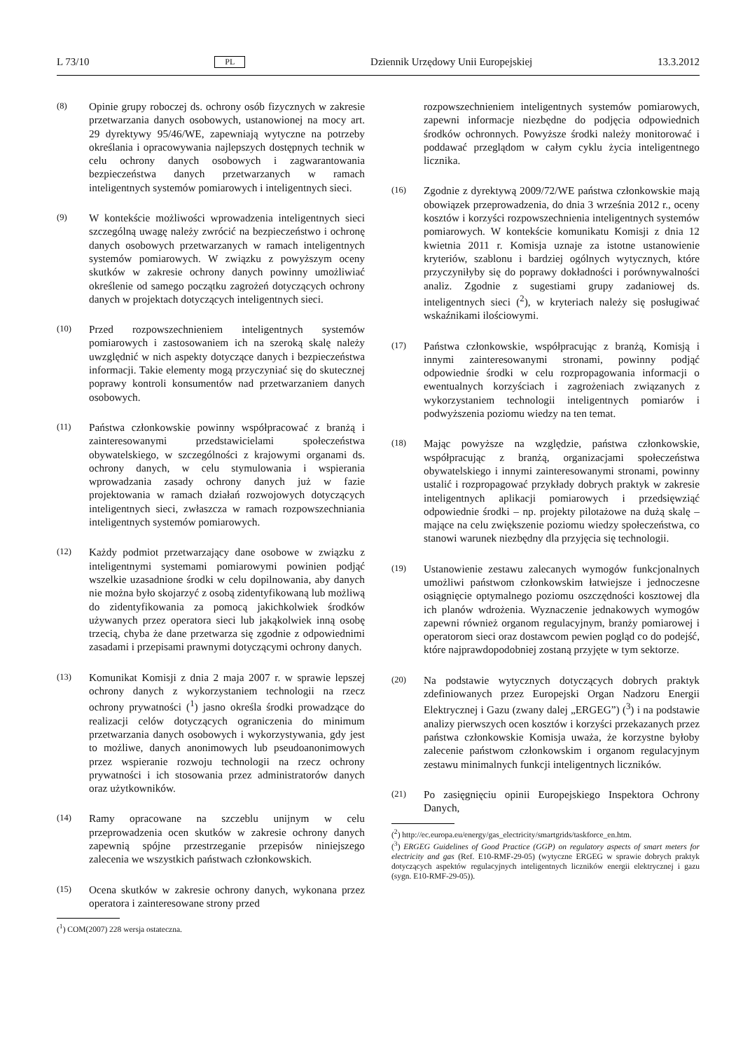L 73/10 PL Dziennik Urzędowy Unii Europejskiej 13.3.2012
(8)
Opinie grupy roboczej ds. ochrony osób fizycznych w zakresie przetwarzania danych osobowych, ustanowionej na mocy art. 29 dyrektywy 95/46/WE, zapewniają wytyczne na potrzeby określania i opracowywania najlepszych dostępnych technik w celu ochrony danych osobowych i zagwarantowania bezpieczeństwa danych przetwarzanych w ramach inteligentnych systemów pomiarowych i inteligentnych sieci.
(9)
W kontekście możliwości wprowadzenia inteligentnych sieci szczególną uwagę należy zwrócić na bezpieczeństwo i ochronę danych osobowych przetwarzanych w ramach inteligentnych systemów pomiarowych. W związku z powyższym oceny skutków w zakresie ochrony danych powinny umożliwiać określenie od samego początku zagrożeń dotyczących ochrony danych w projektach dotyczących inteligentnych sieci.
(10)
Przed rozpowszechnieniem inteligentnych systemów pomiarowych i zastosowaniem ich na szeroką skalę należy uwzględnić w nich aspekty dotyczące danych i bezpieczeństwa informacji. Takie elementy mogą przyczyniać się do skutecznej poprawy kontroli konsumentów nad przetwarzaniem danych osobowych.
(11)
Państwa członkowskie powinny współpracować z branżą i zainteresowanymi przedstawicielami społeczeństwa obywatelskiego, w szczególności z krajowymi organami ds. ochrony danych, w celu stymulowania i wspierania wprowadzania zasady ochrony danych już w fazie projektowania w ramach działań rozwojowych dotyczących inteligentnych sieci, zwłaszcza w ramach rozpowszechniania inteligentnych systemów pomiarowych.
(12)
Każdy podmiot przetwarzający dane osobowe w związku z inteligentnymi systemami pomiarowymi powinien podjąć wszelkie uzasadnione środki w celu dopilnowania, aby danych nie można było skojarzyć z osobą zidentyfikowaną lub możliwą do zidentyfikowania za pomocą jakichkolwiek środków używanych przez operatora sieci lub jakąkolwiek inną osobę trzecią, chyba że dane przetwarza się zgodnie z odpowiednimi zasadami i przepisami prawnymi dotyczącymi ochrony danych.
(13)
Komunikat Komisji z dnia 2 maja 2007 r. w sprawie lepszej ochrony danych z wykorzystaniem technologii na rzecz ochrony prywatności (<sup>1</sup>) jasno określa środki prowadzące do realizacji celów dotyczących ograniczenia do minimum przetwarzania danych osobowych i wykorzystywania, gdy jest to możliwe, danych anonimowych lub pseudoanonimowych przez wspieranie rozwoju technologii na rzecz ochrony prywatności i ich stosowania przez administratorów danych oraz użytkowników.
(14)
Ramy opracowane na szczeblu unijnym w celu przeprowadzenia ocen skutków w zakresie ochrony danych zapewnią spójne przestrzeganie przepisów niniejszego zalecenia we wszystkich państwach członkowskich.
(15)
Ocena skutków w zakresie ochrony danych, wykonana przez operatora i zainteresowane strony przed
(<sup>1</sup>) COM(2007) 228 wersja ostateczna.
rozpowszechnieniem inteligentnych systemów pomiarowych, zapewni informacje niezbędne do podjęcia odpowiednich środków ochronnych. Powyższe środki należy monitorować i poddawać przeglądom w całym cyklu życia inteligentnego licznika.
(16)
Zgodnie z dyrektywą 2009/72/WE państwa członkowskie mają obowiązek przeprowadzenia, do dnia 3 września 2012 r., oceny kosztów i korzyści rozpowszechnienia inteligentnych systemów pomiarowych. W kontekście komunikatu Komisji z dnia 12 kwietnia 2011 r. Komisja uznaje za istotne ustanowienie kryteriów, szablonu i bardziej ogólnych wytycznych, które przyczyniłyby się do poprawy dokładności i porównywalności analiz. Zgodnie z sugestiami grupy zadaniowej ds. inteligentnych sieci (<sup>2</sup>), w kryteriach należy się posługiwać wskaźnikami ilościowymi.
(17)
Państwa członkowskie, współpracując z branżą, Komisją i innymi zainteresowanymi stronami, powinny podjąć odpowiednie środki w celu rozpropagowania informacji o ewentualnych korzyściach i zagrożeniach związanych z wykorzystaniem technologii inteligentnych pomiarów i podwyższenia poziomu wiedzy na ten temat.
(18)
Mając powyższe na względzie, państwa członkowskie, współpracując z branżą, organizacjami społeczeństwa obywatelskiego i innymi zainteresowanymi stronami, powinny ustalić i rozpropagować przykłady dobrych praktyk w zakresie inteligentnych aplikacji pomiarowych i przedsięwziąć odpowiednie środki – np. projekty pilotażowe na dużą skalę – mające na celu zwiększenie poziomu wiedzy społeczeństwa, co stanowi warunek niezbędny dla przyjęcia się technologii.
(19)
Ustanowienie zestawu zalecanych wymogów funkcjonalnych umożliwi państwom członkowskim łatwiejsze i jednoczesne osiągnięcie optymalnego poziomu oszczędności kosztowej dla ich planów wdrożenia. Wyznaczenie jednakowych wymogów zapewni również organom regulacyjnym, branży pomiarowej i operatorom sieci oraz dostawcom pewien pogląd co do podejść, które najprawdopodobniej zostaną przyjęte w tym sektorze.
(20)
Na podstawie wytycznych dotyczących dobrych praktyk zdefiniowanych przez Europejski Organ Nadzoru Energii Elektrycznej i Gazu (zwany dalej „ERGEG”) (<sup>3</sup>) i na podstawie analizy pierwszych ocen kosztów i korzyści przekazanych przez państwa członkowskie Komisja uważa, że korzystne byłoby zalecenie państwom członkowskim i organom regulacyjnym zestawu minimalnych funkcji inteligentnych liczników.
(21)
Po zasięgnięciu opinii Europejskiego Inspektora Ochrony Danych,
(<sup>2</sup>) http://ec.europa.eu/energy/gas_electricity/smartgrids/taskforce_en.htm.
(<sup>3</sup>) ERGEG Guidelines of Good Practice (GGP) on regulatory aspects of smart meters for electricity and gas (Ref. E10-RMF-29-05) (wytyczne ERGEG w sprawie dobrych praktyk dotyczących aspektów regulacyjnych inteligentnych liczników energii elektrycznej i gazu (sygn. E10-RMF-29-05)).